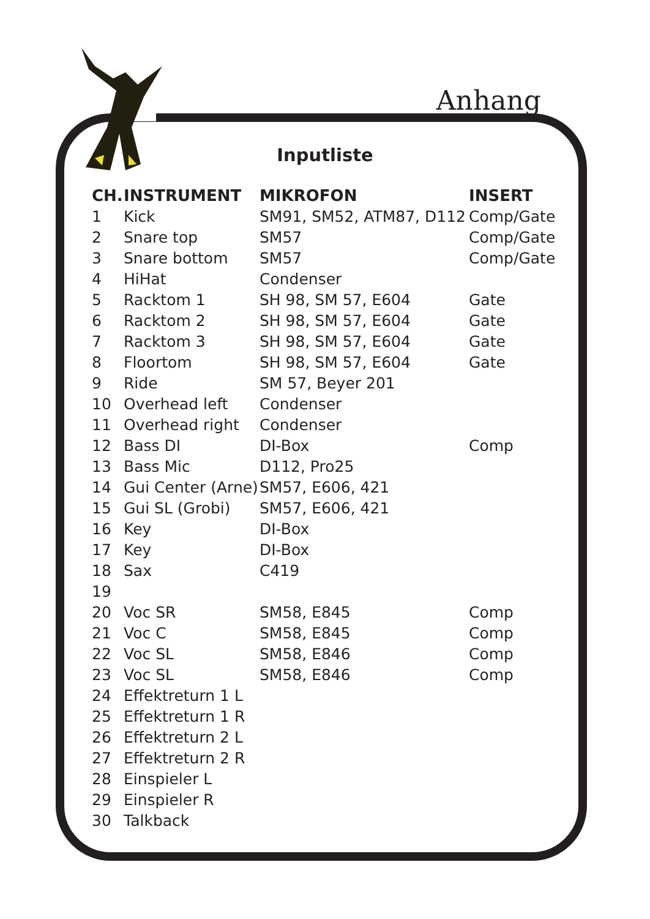Anhang
Inputliste
| CH. | INSTRUMENT | MIKROFON | INSERT |
| --- | --- | --- | --- |
| 1 | Kick | SM91, SM52, ATM87, D112 | Comp/Gate |
| 2 | Snare top | SM57 | Comp/Gate |
| 3 | Snare bottom | SM57 | Comp/Gate |
| 4 | HiHat | Condenser | |
| 5 | Racktom 1 | SH 98, SM 57, E604 | Gate |
| 6 | Racktom 2 | SH 98, SM 57, E604 | Gate |
| 7 | Racktom 3 | SH 98, SM 57, E604 | Gate |
| 8 | Floortom | SH 98, SM 57, E604 | Gate |
| 9 | Ride | SM 57, Beyer 201 | |
| 10 | Overhead left | Condenser | |
| 11 | Overhead right | Condenser | |
| 12 | Bass DI | DI-Box | Comp |
| 13 | Bass Mic | D112, Pro25 | |
| 14 | Gui Center (Arne) | SM57, E606, 421 | |
| 15 | Gui SL (Grobi) | SM57, E606, 421 | |
| 16 | Key | DI-Box | |
| 17 | Key | DI-Box | |
| 18 | Sax | C419 | |
| 19 | | | |
| 20 | Voc SR | SM58, E845 | Comp |
| 21 | Voc C | SM58, E845 | Comp |
| 22 | Voc SL | SM58, E846 | Comp |
| 23 | Voc SL | SM58, E846 | Comp |
| 24 | Effektreturn 1 L | | |
| 25 | Effektreturn 1 R | | |
| 26 | Effektreturn 2 L | | |
| 27 | Effektreturn 2 R | | |
| 28 | Einspieler L | | |
| 29 | Einspieler R | | |
| 30 | Talkback | | |